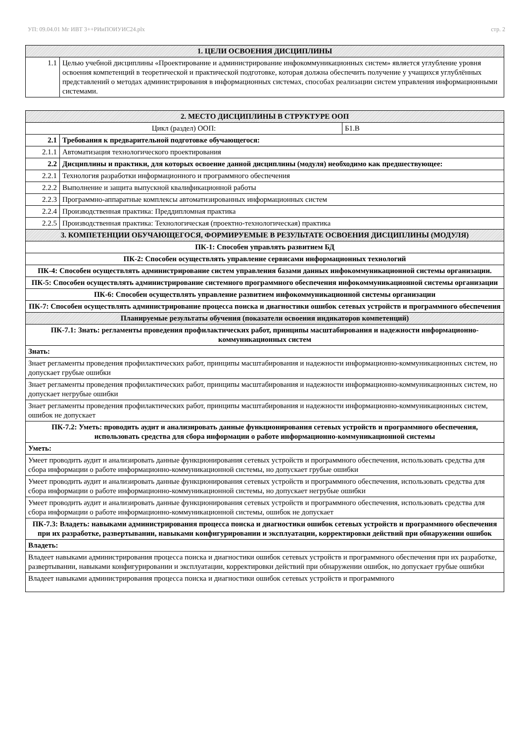УП: 09.04.01 Мг ИВТ 3++РИиПОИУИС24.plx стр. 2
| 1. ЦЕЛИ ОСВОЕНИЯ ДИСЦИПЛИНЫ | |
| 1.1 | Целью учебной дисциплины «Проектирование и администрирование инфокоммуникационных систем» является углубление уровня освоения компетенций в теоретической и практической подготовке, которая должна обеспечить получение у учащихся углублённых представлений о методах администрирования в информационных системах, способах реализации систем управления информационными системами. |
| 2. МЕСТО ДИСЦИПЛИНЫ В СТРУКТУРЕ ООП | | |
| Цикл (раздел) ООП: | | Б1.В |
| 2.1 | Требования к предварительной подготовке обучающегося: | |
| 2.1.1 | Автоматизация технологического проектирования | |
| 2.2 | Дисциплины и практики, для которых освоение данной дисциплины (модуля) необходимо как предшествующее: | |
| 2.2.1 | Технология разработки информационного и программного обеспечения | |
| 2.2.2 | Выполнение и защита выпускной квалификационной работы | |
| 2.2.3 | Программно-аппаратные комплексы автоматизированных информационных систем | |
| 2.2.4 | Производственная практика: Преддипломная практика | |
| 2.2.5 | Производственная практика: Технологическая (проектно-технологическая) практика | |
| 3. КОМПЕТЕНЦИИ ОБУЧАЮЩЕГОСЯ, ФОРМИРУЕМЫЕ В РЕЗУЛЬТАТЕ ОСВОЕНИЯ ДИСЦИПЛИНЫ (МОДУЛЯ) | | |
| ПК-1: Способен управлять развитием БД | | |
| ПК-2: Способен осуществлять управление сервисами информационных технологий | | |
| ПК-4: Способен осуществлять администрирование систем управления базами данных инфокоммуникационной системы организации. | | |
| ПК-5: Способен осуществлять администрирование системного программного обеспечения инфокоммуникационной системы организации | | |
| ПК-6: Способен осуществлять управление развитием инфокоммуникационной системы организации | | |
| ПК-7: Способен осуществлять администрирование процесса поиска и диагностики ошибок сетевых устройств и программного обеспечения | | |
| Планируемые результаты обучения (показатели освоения индикаторов компетенций) | | |
| ПК-7.1: Знать: регламенты проведения профилактических работ, принципы масштабирования и надежности информационно-коммуникационных систем | | |
| Знать: | | |
| Знает регламенты проведения профилактических работ, принципы масштабирования и надежности информационно-коммуникационных систем, но допускает грубые ошибки | | |
| Знает регламенты проведения профилактических работ, принципы масштабирования и надежности информационно-коммуникационных систем, но допускает негрубые ошибки | | |
| Знает регламенты проведения профилактических работ, принципы масштабирования и надежности информационно-коммуникационных систем, ошибок не допускает | | |
| ПК-7.2: Уметь: проводить аудит и анализировать данные функционирования сетевых устройств и программного обеспечения, использовать средства для сбора информации о работе информационно-коммуникационной системы | | |
| Уметь: | | |
| Умеет проводить аудит и анализировать данные функционирования сетевых устройств и программного обеспечения, использовать средства для сбора информации о работе информационно-коммуникационной системы, но допускает грубые ошибки | | |
| Умеет проводить аудит и анализировать данные функционирования сетевых устройств и программного обеспечения, использовать средства для сбора информации о работе информационно-коммуникационной системы, но допускает негрубые ошибки | | |
| Умеет проводить аудит и анализировать данные функционирования сетевых устройств и программного обеспечения, использовать средства для сбора информации о работе информационно-коммуникационной системы, ошибок не допускает | | |
| ПК-7.3: Владеть: навыками администрирования процесса поиска и диагностики ошибок сетевых устройств и программного обеспечения при их разработке, развертывании, навыками конфигурировании и эксплуатации, корректировки действий при обнаружении ошибок | | |
| Владеть: | | |
| Владеет навыками администрирования процесса поиска и диагностики ошибок сетевых устройств и программного обеспечения при их разработке, развертывании, навыками конфигурировании и эксплуатации, корректировки действий при обнаружении ошибок, но допускает грубые ошибки | | |
| Владеет навыками администрирования процесса поиска и диагностики ошибок сетевых устройств и программного | | |